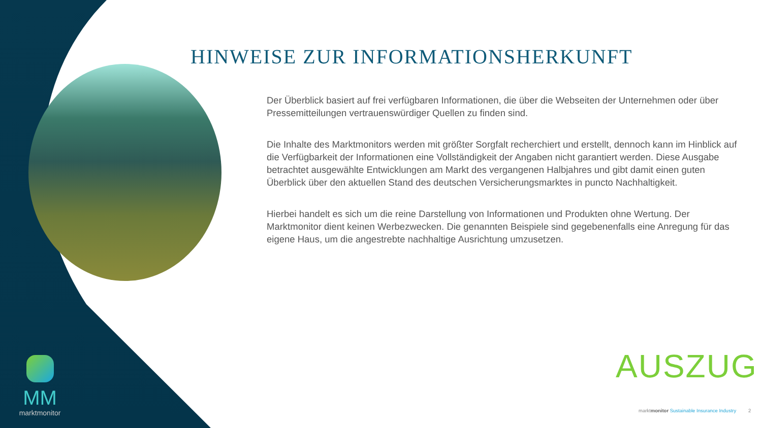HINWEISE ZUR INFORMATIONSHERKUNFT
Der Überblick basiert auf frei verfügbaren Informationen, die über die Webseiten der Unternehmen oder über Pressemitteilungen vertrauenswürdiger Quellen zu finden sind.
Die Inhalte des Marktmonitors werden mit größter Sorgfalt recherchiert und erstellt, dennoch kann im Hinblick auf die Verfügbarkeit der Informationen eine Vollständigkeit der Angaben nicht garantiert werden. Diese Ausgabe betrachtet ausgewählte Entwicklungen am Markt des vergangenen Halbjahres und gibt damit einen guten Überblick über den aktuellen Stand des deutschen Versicherungsmarktes in puncto Nachhaltigkeit.
Hierbei handelt es sich um die reine Darstellung von Informationen und Produkten ohne Wertung. Der Marktmonitor dient keinen Werbezwecken. Die genannten Beispiele sind gegebenenfalls eine Anregung für das eigene Haus, um die angestrebte nachhaltige Ausrichtung umzusetzen.
MM
marktmonitor
AUSZUG
marktmonitor Sustainable Insurance Industry 2